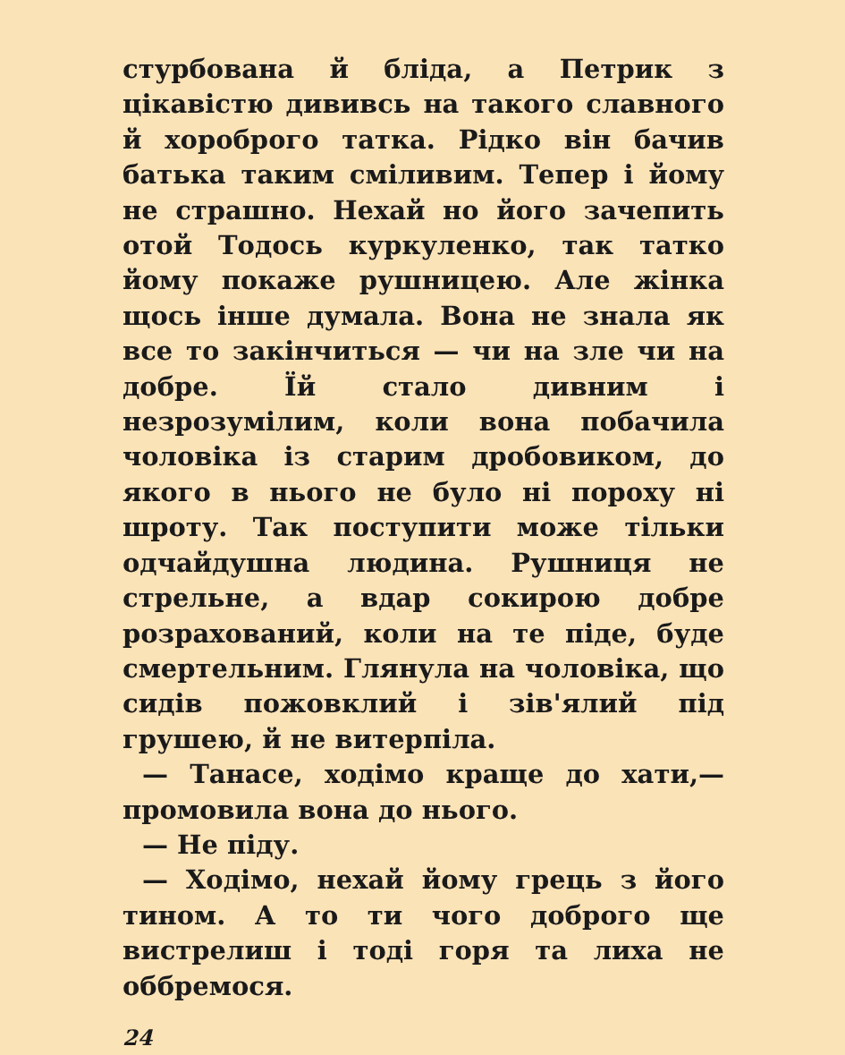стурбована й бліда, а Петрик з цікавістю дививсь на такого славного й хороброго татка. Рідко він бачив батька таким сміливим. Тепер і йому не страшно. Нехай но його зачепить отой Тодось куркуленко, так татко йому покаже рушницею. Але жінка щось інше думала. Вона не знала як все то закінчиться — чи на зле чи на добре. Їй стало дивним і незрозумілим, коли вона побачила чоловіка із старим дробовиком, до якого в нього не було ні пороху ні шроту. Так поступити може тільки одчайдушна людина. Рушниця не стрельне, а вдар сокирою добре розрахований, коли на те піде, буде смертельним. Глянула на чоловіка, що сидів пожовклий і зів'ялий під грушею, й не витерпіла.
— Танасе, ходімо краще до хати,— промовила вона до нього.
— Не піду.
— Ходімо, нехай йому грець з його тином. А то ти чого доброго ще вистрелиш і тоді горя та лиха не оббремося.
24